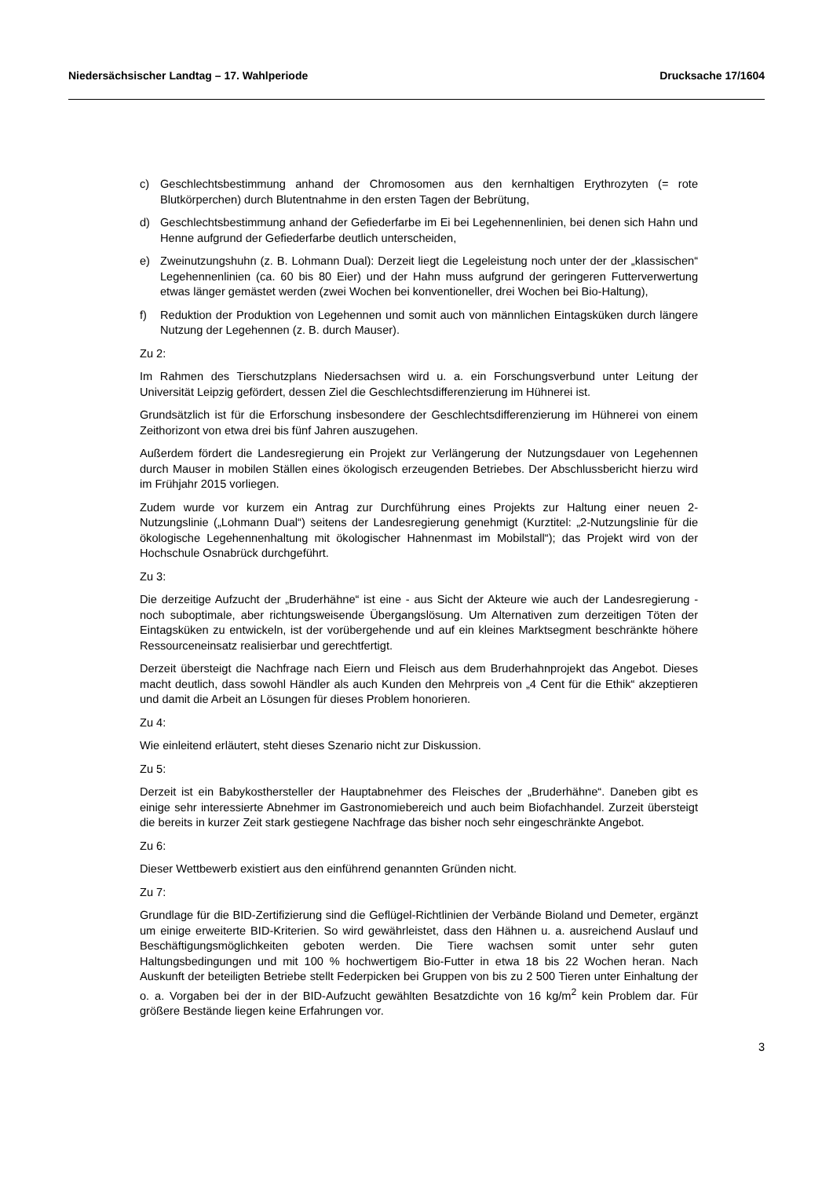Niedersächsischer Landtag – 17. Wahlperiode Drucksache 17/1604
c) Geschlechtsbestimmung anhand der Chromosomen aus den kernhaltigen Erythrozyten (= rote Blutkörperchen) durch Blutentnahme in den ersten Tagen der Bebrütung,
d) Geschlechtsbestimmung anhand der Gefiederfarbe im Ei bei Legehennenlinien, bei denen sich Hahn und Henne aufgrund der Gefiederfarbe deutlich unterscheiden,
e) Zweinutzungshuhn (z. B. Lohmann Dual): Derzeit liegt die Legeleistung noch unter der der „klassischen“ Legehennenlinien (ca. 60 bis 80 Eier) und der Hahn muss aufgrund der geringeren Futterverwertung etwas länger gemästet werden (zwei Wochen bei konventioneller, drei Wochen bei Bio-Haltung),
f) Reduktion der Produktion von Legehennen und somit auch von männlichen Eintagsküken durch längere Nutzung der Legehennen (z. B. durch Mauser).
Zu 2:
Im Rahmen des Tierschutzplans Niedersachsen wird u. a. ein Forschungsverbund unter Leitung der Universität Leipzig gefördert, dessen Ziel die Geschlechtsdifferenzierung im Hühnerei ist.
Grundsätzlich ist für die Erforschung insbesondere der Geschlechtsdifferenzierung im Hühnerei von einem Zeithorizont von etwa drei bis fünf Jahren auszugehen.
Außerdem fördert die Landesregierung ein Projekt zur Verlängerung der Nutzungsdauer von Legehennen durch Mauser in mobilen Ställen eines ökologisch erzeugenden Betriebes. Der Abschlussbericht hierzu wird im Frühjahr 2015 vorliegen.
Zudem wurde vor kurzem ein Antrag zur Durchführung eines Projekts zur Haltung einer neuen 2-Nutzungslinie („Lohmann Dual“) seitens der Landesregierung genehmigt (Kurztitel: „2-Nutzungslinie für die ökologische Legehennenhaltung mit ökologischer Hahnenmast im Mobilstall“); das Projekt wird von der Hochschule Osnabrück durchgeführt.
Zu 3:
Die derzeitige Aufzucht der „Bruderhähne“ ist eine - aus Sicht der Akteure wie auch der Landesregierung - noch suboptimale, aber richtungsweisende Übergangslösung. Um Alternativen zum derzeitigen Töten der Eintagsküken zu entwickeln, ist der vorübergehende und auf ein kleines Marktsegment beschränkte höhere Ressourceneinsatz realisierbar und gerechtfertigt.
Derzeit übersteigt die Nachfrage nach Eiern und Fleisch aus dem Bruderhahnprojekt das Angebot. Dieses macht deutlich, dass sowohl Händler als auch Kunden den Mehrpreis von „4 Cent für die Ethik“ akzeptieren und damit die Arbeit an Lösungen für dieses Problem honorieren.
Zu 4:
Wie einleitend erläutert, steht dieses Szenario nicht zur Diskussion.
Zu 5:
Derzeit ist ein Babykosthersteller der Hauptabnehmer des Fleisches der „Bruderhähne“. Daneben gibt es einige sehr interessierte Abnehmer im Gastronomiebereich und auch beim Biofachhandel. Zurzeit übersteigt die bereits in kurzer Zeit stark gestiegene Nachfrage das bisher noch sehr eingeschränkte Angebot.
Zu 6:
Dieser Wettbewerb existiert aus den einführend genannten Gründen nicht.
Zu 7:
Grundlage für die BID-Zertifizierung sind die Geflügel-Richtlinien der Verbände Bioland und Demeter, ergänzt um einige erweiterte BID-Kriterien. So wird gewährleistet, dass den Hähnen u. a. ausreichend Auslauf und Beschäftigungsmöglichkeiten geboten werden. Die Tiere wachsen somit unter sehr guten Haltungsbedingungen und mit 100 % hochwertigem Bio-Futter in etwa 18 bis 22 Wochen heran. Nach Auskunft der beteiligten Betriebe stellt Federpicken bei Gruppen von bis zu 2 500 Tieren unter Einhaltung der o. a. Vorgaben bei der in der BID-Aufzucht gewählten Besatzdichte von 16 kg/m<sup>2</sup> kein Problem dar. Für größere Bestände liegen keine Erfahrungen vor.
3